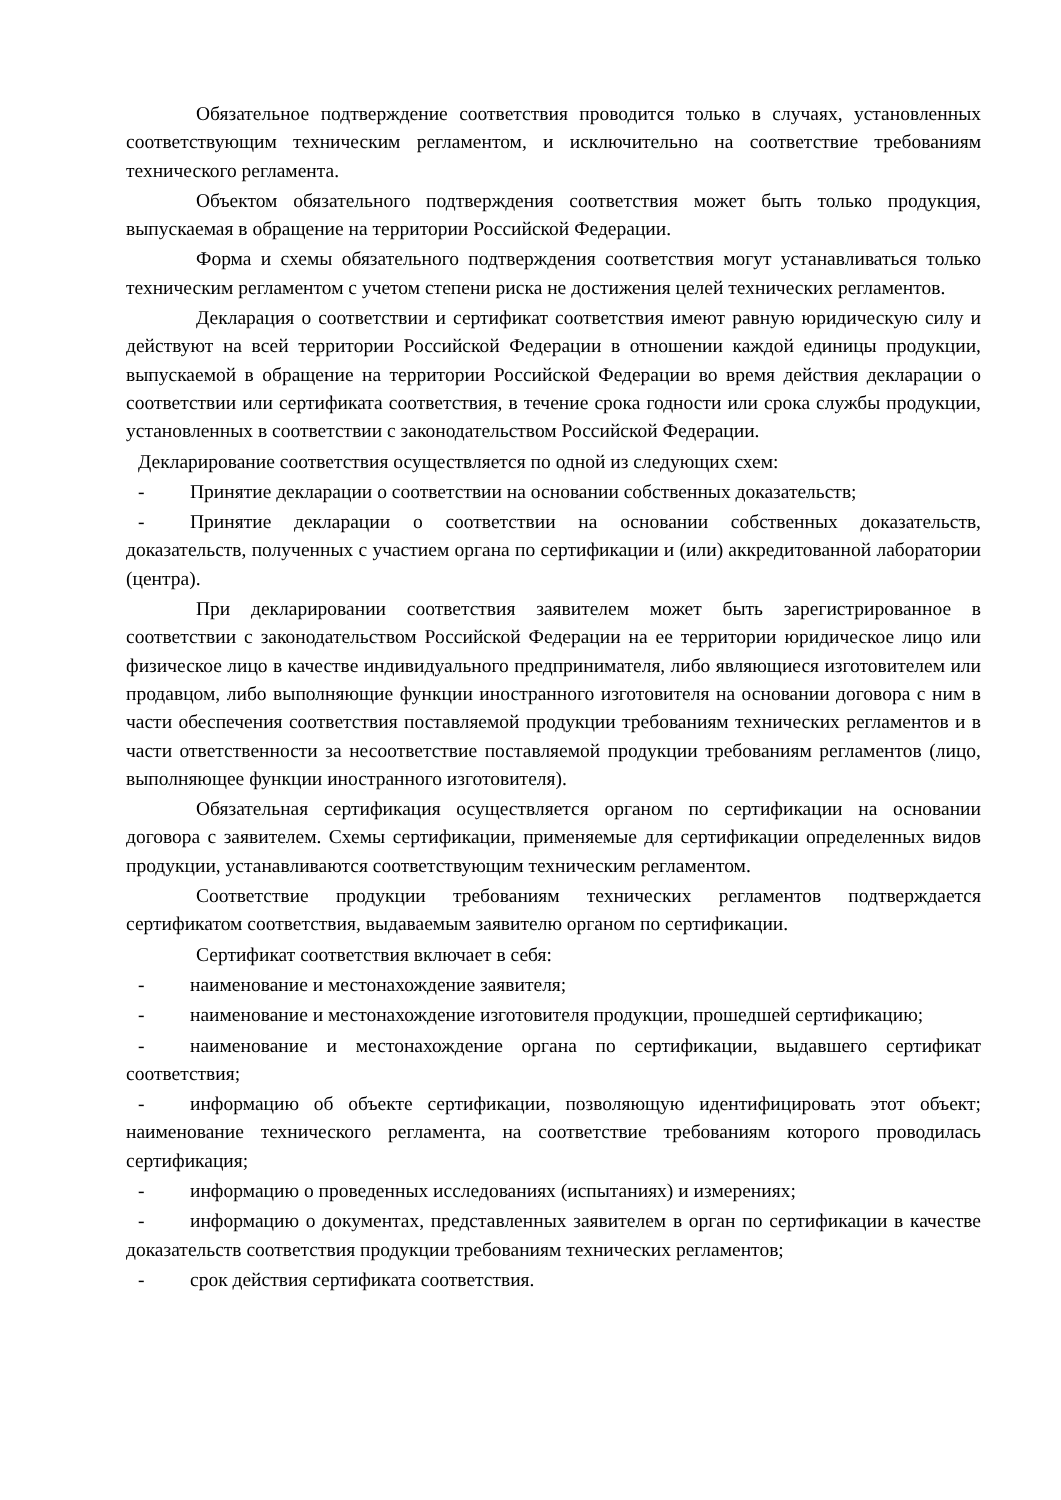Обязательное подтверждение соответствия проводится только в случаях, установленных соответствующим техническим регламентом, и исключительно на соответствие требованиям технического регламента.
Объектом обязательного подтверждения соответствия может быть только продукция, выпускаемая в обращение на территории Российской Федерации.
Форма и схемы обязательного подтверждения соответствия могут устанавливаться только техническим регламентом с учетом степени риска не достижения целей технических регламентов.
Декларация о соответствии и сертификат соответствия имеют равную юридическую силу и действуют на всей территории Российской Федерации в отношении каждой единицы продукции, выпускаемой в обращение на территории Российской Федерации во время действия декларации о соответствии или сертификата соответствия, в течение срока годности или срока службы продукции, установленных в соответствии с законодательством Российской Федерации.
Декларирование соответствия осуществляется по одной из следующих схем:
- Принятие декларации о соответствии на основании собственных доказательств;
- Принятие декларации о соответствии на основании собственных доказательств, доказательств, полученных с участием органа по сертификации и (или) аккредитованной лаборатории (центра).
При декларировании соответствия заявителем может быть зарегистрированное в соответствии с законодательством Российской Федерации на ее территории юридическое лицо или физическое лицо в качестве индивидуального предпринимателя, либо являющиеся изготовителем или продавцом, либо выполняющие функции иностранного изготовителя на основании договора с ним в части обеспечения соответствия поставляемой продукции требованиям технических регламентов и в части ответственности за несоответствие поставляемой продукции требованиям регламентов (лицо, выполняющее функции иностранного изготовителя).
Обязательная сертификация осуществляется органом по сертификации на основании договора с заявителем. Схемы сертификации, применяемые для сертификации определенных видов продукции, устанавливаются соответствующим техническим регламентом.
Соответствие продукции требованиям технических регламентов подтверждается сертификатом соответствия, выдаваемым заявителю органом по сертификации.
Сертификат соответствия включает в себя:
- наименование и местонахождение заявителя;
- наименование и местонахождение изготовителя продукции, прошедшей сертификацию;
- наименование и местонахождение органа по сертификации, выдавшего сертификат соответствия;
- информацию об объекте сертификации, позволяющую идентифицировать этот объект; наименование технического регламента, на соответствие требованиям которого проводилась сертификация;
- информацию о проведенных исследованиях (испытаниях) и измерениях;
- информацию о документах, представленных заявителем в орган по сертификации в качестве доказательств соответствия продукции требованиям технических регламентов;
- срок действия сертификата соответствия.